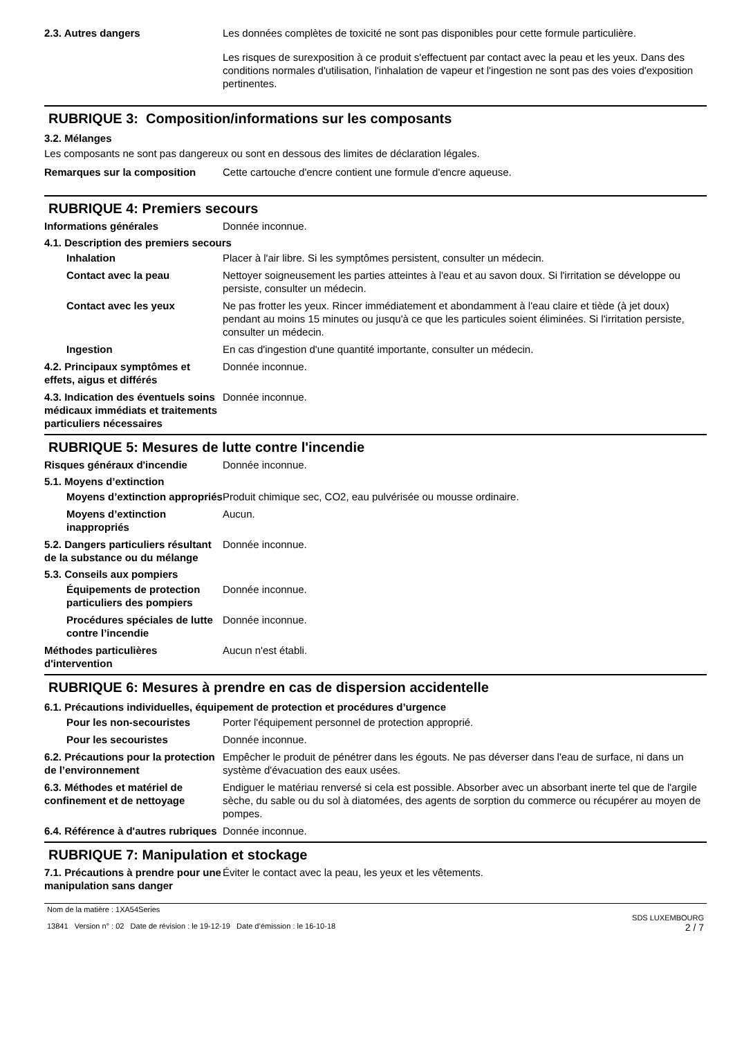2.3. Autres dangers
Les données complètes de toxicité ne sont pas disponibles pour cette formule particulière.
Les risques de surexposition à ce produit s'effectuent par contact avec la peau et les yeux. Dans des conditions normales d'utilisation, l'inhalation de vapeur et l'ingestion ne sont pas des voies d'exposition pertinentes.
RUBRIQUE 3: Composition/informations sur les composants
3.2. Mélanges
Les composants ne sont pas dangereux ou sont en dessous des limites de déclaration légales.
Remarques sur la composition Cette cartouche d'encre contient une formule d'encre aqueuse.
RUBRIQUE 4: Premiers secours
Informations générales Donnée inconnue.
4.1. Description des premiers secours
Inhalation Placer à l'air libre. Si les symptômes persistent, consulter un médecin.
Contact avec la peau Nettoyer soigneusement les parties atteintes à l'eau et au savon doux. Si l'irritation se développe ou persiste, consulter un médecin.
Contact avec les yeux Ne pas frotter les yeux. Rincer immédiatement et abondamment à l'eau claire et tiède (à jet doux) pendant au moins 15 minutes ou jusqu'à ce que les particules soient éliminées. Si l'irritation persiste, consulter un médecin.
Ingestion En cas d'ingestion d'une quantité importante, consulter un médecin.
4.2. Principaux symptômes et effets, aigus et différés
Donnée inconnue.
4.3. Indication des éventuels soins médicaux immédiats et traitements particuliers nécessaires
Donnée inconnue.
RUBRIQUE 5: Mesures de lutte contre l'incendie
Risques généraux d'incendie Donnée inconnue.
5.1. Moyens d’extinction
Moyens d’extinction appropriés
Produit chimique sec, CO2, eau pulvérisée ou mousse ordinaire.
Moyens d’extinction inappropriés
Aucun.
5.2. Dangers particuliers résultant de la substance ou du mélange
Donnée inconnue.
5.3. Conseils aux pompiers
Équipements de protection particuliers des pompiers
Donnée inconnue.
Procédures spéciales de lutte contre l’incendie
Donnée inconnue.
Méthodes particulières d'intervention
Aucun n'est établi.
RUBRIQUE 6: Mesures à prendre en cas de dispersion accidentelle
6.1. Précautions individuelles, équipement de protection et procédures d’urgence
Pour les non-secouristes Porter l'équipement personnel de protection approprié.
Pour les secouristes Donnée inconnue.
6.2. Précautions pour la protection de l’environnement
Empêcher le produit de pénétrer dans les égouts. Ne pas déverser dans l'eau de surface, ni dans un système d'évacuation des eaux usées.
6.3. Méthodes et matériel de confinement et de nettoyage
Endiguer le matériau renversé si cela est possible. Absorber avec un absorbant inerte tel que de l'argile sèche, du sable ou du sol à diatomées, des agents de sorption du commerce ou récupérer au moyen de pompes.
6.4. Référence à d'autres rubriques
Donnée inconnue.
RUBRIQUE 7: Manipulation et stockage
7.1. Précautions à prendre pour une manipulation sans danger
Éviter le contact avec la peau, les yeux et les vêtements.
Nom de la matière : 1XA54Series
13841 Version n° : 02 Date de révision : le 19-12-19 Date d’émission : le 16-10-18
SDS LUXEMBOURG
2 / 7